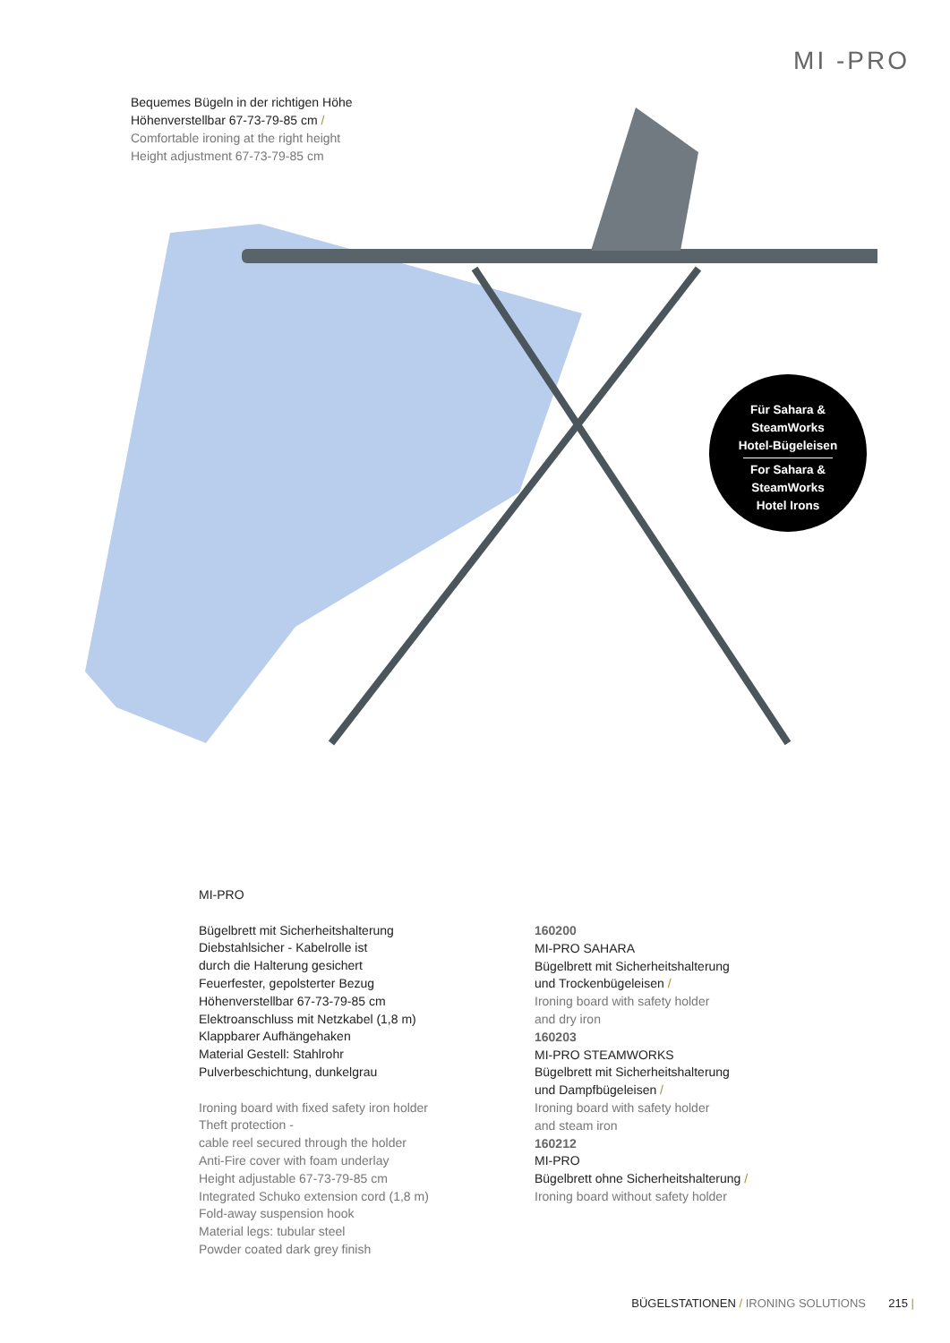MI -PRO
Bequemes Bügeln in der richtigen Höhe
Höhenverstellbar 67-73-79-85 cm /
Comfortable ironing at the right height
Height adjustment 67-73-79-85 cm
Für Sahara &
SteamWorks
Hotel-Bügeleisen
For Sahara &
SteamWorks
Hotel Irons
MI-PRO
Bügelbrett mit Sicherheitshalterung
Diebstahlsicher - Kabelrolle ist
durch die Halterung gesichert
Feuerfester, gepolsterter Bezug
Höhenverstellbar 67-73-79-85 cm
Elektroanschluss mit Netzkabel (1,8 m)
Klappbarer Aufhängehaken
Material Gestell: Stahlrohr
Pulverbeschichtung, dunkelgrau
Ironing board with fixed safety iron holder
Theft protection -
cable reel secured through the holder
Anti-Fire cover with foam underlay
Height adjustable 67-73-79-85 cm
Integrated Schuko extension cord (1,8 m)
Fold-away suspension hook
Material legs: tubular steel
Powder coated dark grey finish
160200
MI-PRO SAHARA
Bügelbrett mit Sicherheitshalterung
und Trockenbügeleisen /
Ironing board with safety holder
and dry iron
160203
MI-PRO STEAMWORKS
Bügelbrett mit Sicherheitshalterung
und Dampfbügeleisen /
Ironing board with safety holder
and steam iron
160212
MI-PRO
Bügelbrett ohne Sicherheitshalterung /
Ironing board without safety holder
BÜGELSTATIONEN / IRONING SOLUTIONS 215 |